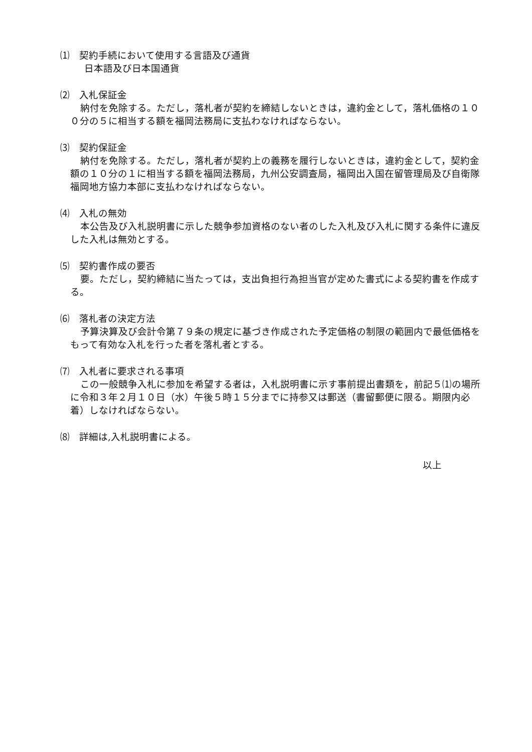⑴　契約手続において使用する言語及び通貨
日本語及び日本国通貨
⑵　入札保証金
納付を免除する。ただし，落札者が契約を締結しないときは，違約金として，落札価格の１００分の５に相当する額を福岡法務局に支払わなければならない。
⑶　契約保証金
納付を免除する。ただし，落札者が契約上の義務を履行しないときは，違約金として，契約金額の１０分の１に相当する額を福岡法務局，九州公安調査局，福岡出入国在留管理局及び自衛隊福岡地方協力本部に支払わなければならない。
⑷　入札の無効
本公告及び入札説明書に示した競争参加資格のない者のした入札及び入札に関する条件に違反した入札は無効とする。
⑸　契約書作成の要否
要。ただし，契約締結に当たっては，支出負担行為担当官が定めた書式による契約書を作成する。
⑹　落札者の決定方法
予算決算及び会計令第７９条の規定に基づき作成された予定価格の制限の範囲内で最低価格をもって有効な入札を行った者を落札者とする。
⑺　入札者に要求される事項
この一般競争入札に参加を希望する者は，入札説明書に示す事前提出書類を，前記５⑴の場所に令和３年２月１０日（水）午後５時１５分までに持参又は郵送（書留郵便に限る。期限内必着）しなければならない。
⑻　詳細は,入札説明書による。
以上